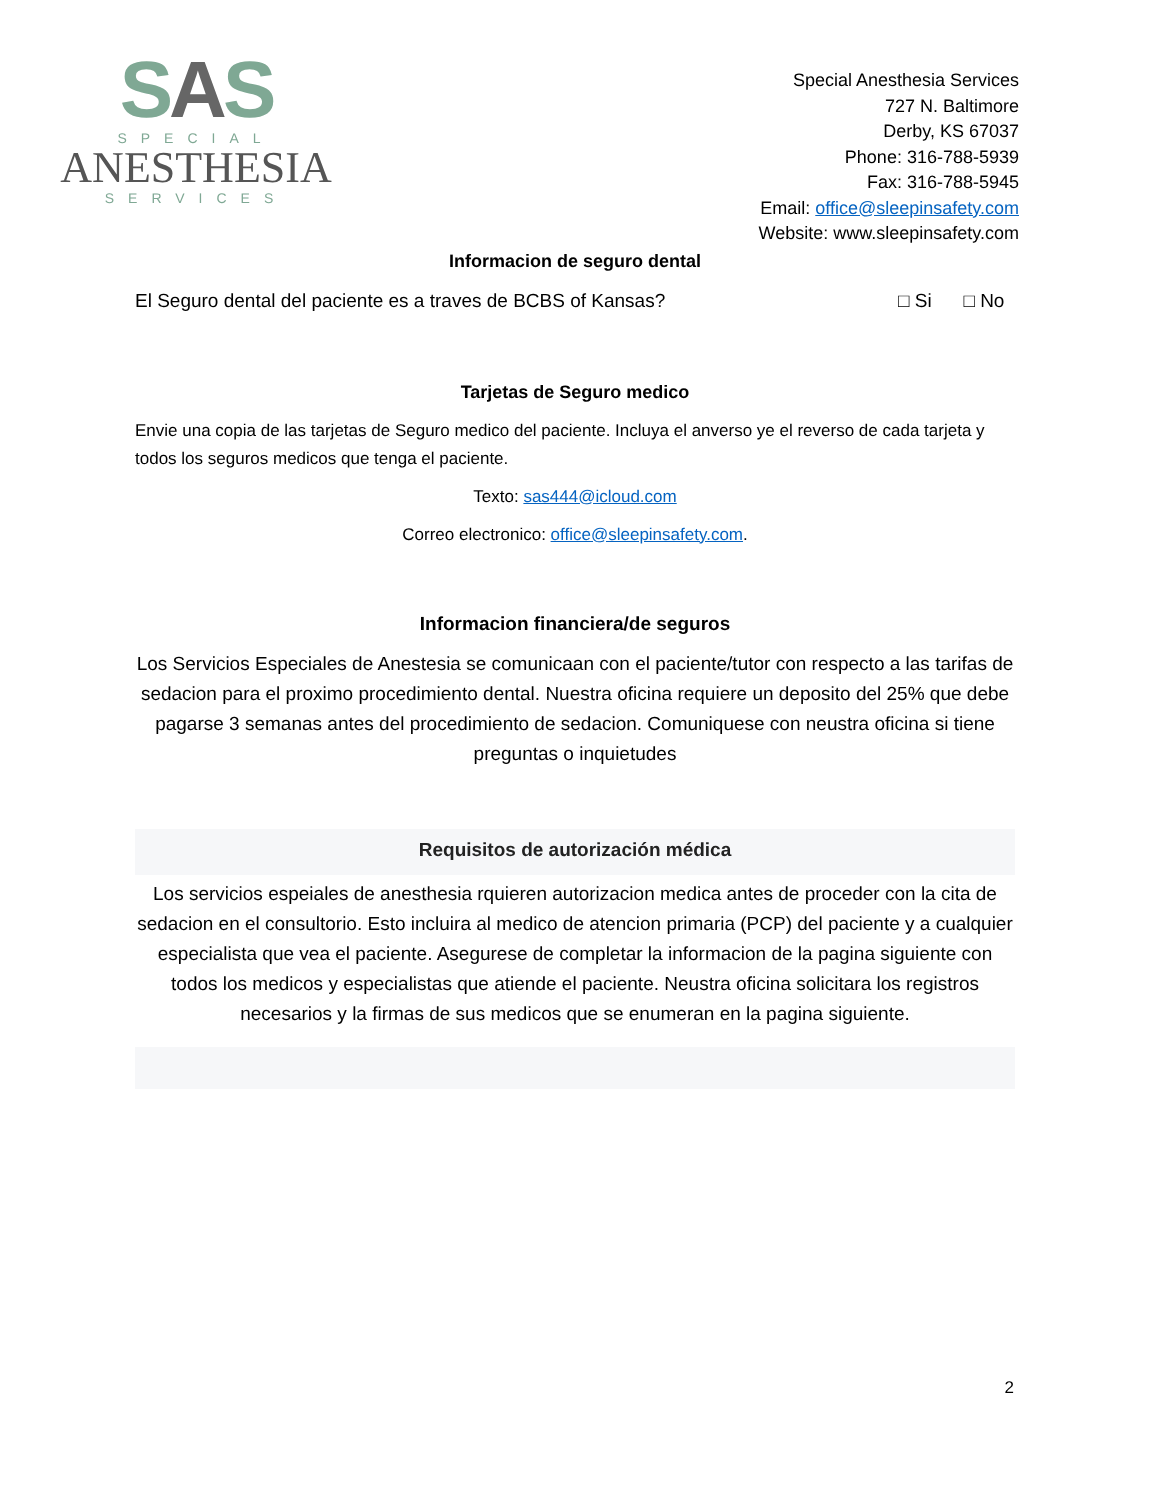SAS
SPECIAL
ANESTHESIA
SERVICES
Special Anesthesia Services
727 N. Baltimore
Derby, KS 67037
Phone: 316-788-5939
Fax: 316-788-5945
Email: office@sleepinsafety.com
Website: www.sleepinsafety.com
Informacion de seguro dental
El Seguro dental del paciente es a traves de BCBS of Kansas? □ Si □ No
Tarjetas de Seguro medico
Envie una copia de las tarjetas de Seguro medico del paciente. Incluya el anverso ye el reverso de cada tarjeta y todos los seguros medicos que tenga el paciente.
Texto: sas444@icloud.com
Correo electronico: office@sleepinsafety.com.
Informacion financiera/de seguros
Los Servicios Especiales de Anestesia se comunicaan con el paciente/tutor con respecto a las tarifas de sedacion para el proximo procedimiento dental. Nuestra oficina requiere un deposito del 25% que debe pagarse 3 semanas antes del procedimiento de sedacion. Comuniquese con neustra oficina si tiene preguntas o inquietudes
Requisitos de autorización médica
Los servicios espeiales de anesthesia rquieren autorizacion medica antes de proceder con la cita de sedacion en el consultorio. Esto incluira al medico de atencion primaria (PCP) del paciente y a cualquier especialista que vea el paciente. Asegurese de completar la informacion de la pagina siguiente con todos los medicos y especialistas que atiende el paciente. Neustra oficina solicitara los registros necesarios y la firmas de sus medicos que se enumeran en la pagina siguiente.
2